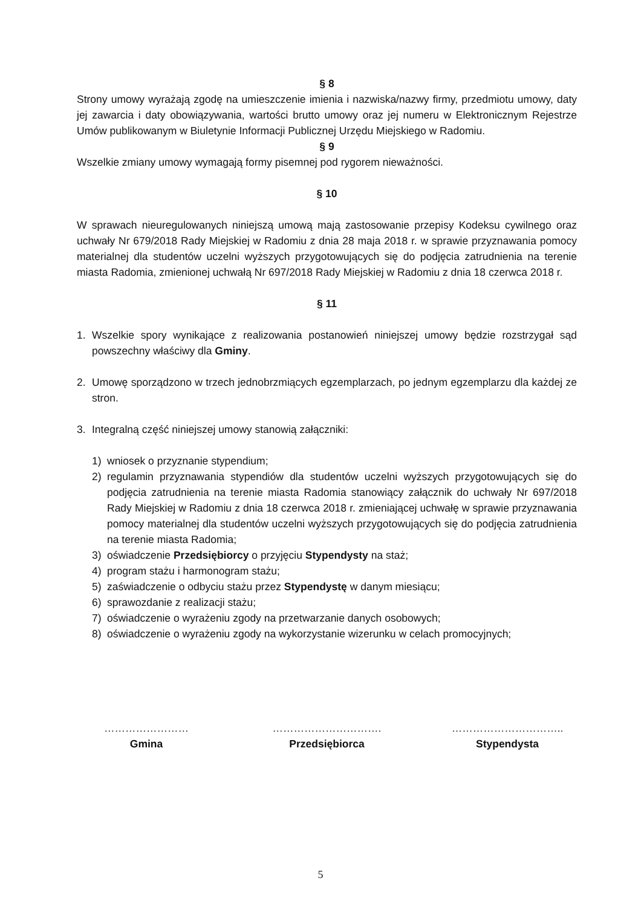§ 8
Strony umowy wyrażają zgodę na umieszczenie imienia i nazwiska/nazwy firmy, przedmiotu umowy, daty jej zawarcia i daty obowiązywania, wartości brutto umowy oraz jej numeru w Elektronicznym Rejestrze Umów publikowanym w Biuletynie Informacji Publicznej Urzędu Miejskiego w Radomiu.
§ 9
Wszelkie zmiany umowy wymagają formy pisemnej pod rygorem nieważności.
§ 10
W sprawach nieuregulowanych niniejszą umową mają zastosowanie przepisy Kodeksu cywilnego oraz uchwały Nr 679/2018 Rady Miejskiej w Radomiu z dnia 28 maja 2018 r. w sprawie przyznawania pomocy materialnej dla studentów uczelni wyższych przygotowujących się do podjęcia zatrudnienia na terenie miasta Radomia, zmienionej uchwałą Nr 697/2018 Rady Miejskiej w Radomiu z dnia 18 czerwca 2018 r.
§ 11
1. Wszelkie spory wynikające z realizowania postanowień niniejszej umowy będzie rozstrzygał sąd powszechny właściwy dla Gminy.
2. Umowę sporządzono w trzech jednobrzmiących egzemplarzach, po jednym egzemplarzu dla każdej ze stron.
3. Integralną część niniejszej umowy stanowią załączniki:
1) wniosek o przyznanie stypendium;
2) regulamin przyznawania stypendiów dla studentów uczelni wyższych przygotowujących się do podjęcia zatrudnienia na terenie miasta Radomia stanowiący załącznik do uchwały Nr 697/2018 Rady Miejskiej w Radomiu z dnia 18 czerwca 2018 r. zmieniającej uchwałę w sprawie przyznawania pomocy materialnej dla studentów uczelni wyższych przygotowujących się do podjęcia zatrudnienia na terenie miasta Radomia;
3) oświadczenie Przedsiębiorcy o przyjęciu Stypendysty na staż;
4) program stażu i harmonogram stażu;
5) zaświadczenie o odbyciu stażu przez Stypendystę w danym miesiącu;
6) sprawozdanie z realizacji stażu;
7) oświadczenie o wyrażeniu zgody na przetwarzanie danych osobowych;
8) oświadczenie o wyrażeniu zgody na wykorzystanie wizerunku w celach promocyjnych;
……………………
Gmina
………………………….
Przedsiębiorca
…………………………..
Stypendysta
5